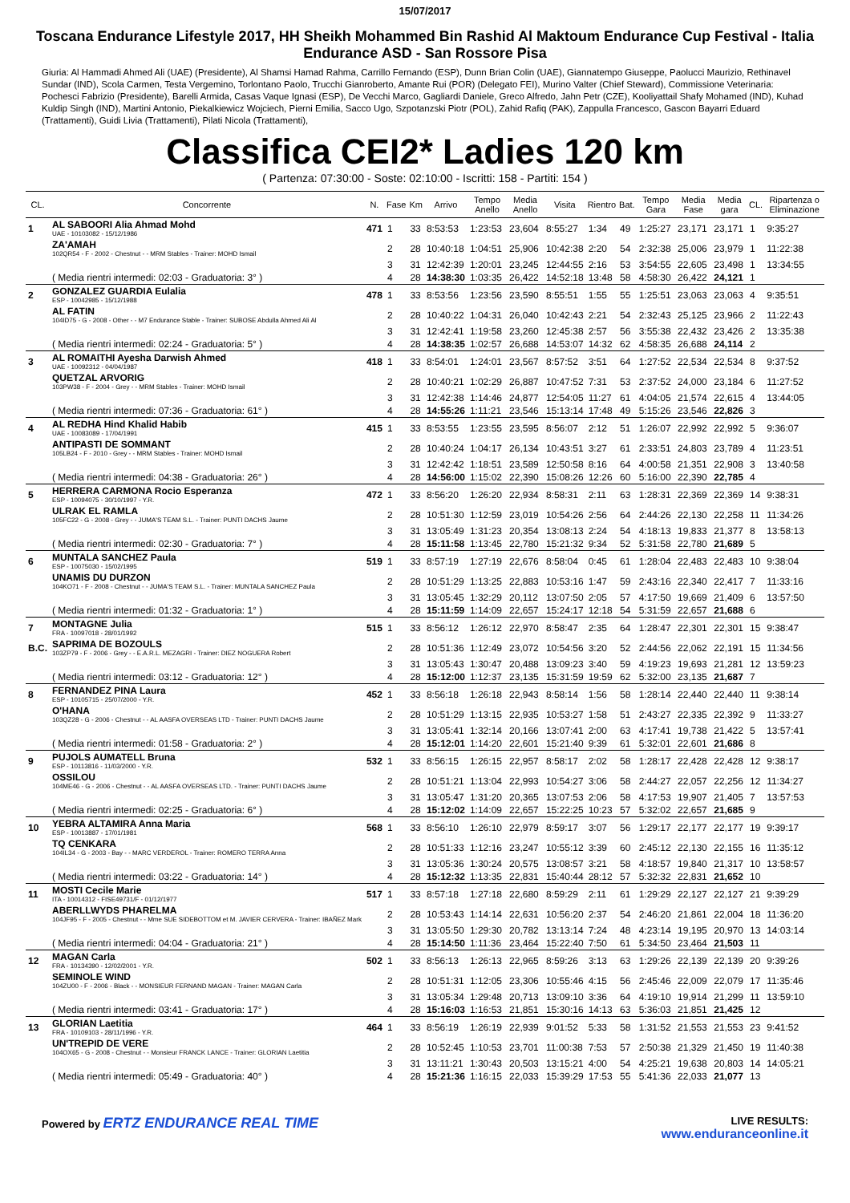15/07/2017
Toscana Endurance Lifestyle 2017, HH Sheikh Mohammed Bin Rashid Al Maktoum Endurance Cup Festival - Italia Endurance ASD - San Rossore Pisa
Giuria: Al Hammadi Ahmed Ali (UAE) (Presidente), Al Shamsi Hamad Rahma, Carrillo Fernando (ESP), Dunn Brian Colin (UAE), Giannatempo Giuseppe, Paolucci Maurizio, Rethinavel Sundar (IND), Scola Carmen, Testa Vergemino, Torlontano Paolo, Trucchi Gianroberto, Amante Rui (POR) (Delegato FEI), Murino Valter (Chief Steward), Commissione Veterinaria: Pochesci Fabrizio (Presidente), Barelli Armida, Casas Vaque Ignasi (ESP), De Vecchi Marco, Gagliardi Daniele, Greco Alfredo, Jahn Petr (CZE), Kooliyattail Shafy Mohamed (IND), Kuhad Kuldip Singh (IND), Martini Antonio, Piekalkiewicz Wojciech, Pierni Emilia, Sacco Ugo, Szpotanzski Piotr (POL), Zahid Rafiq (PAK), Zappulla Francesco, Gascon Bayarri Eduard (Trattamenti), Guidi Livia (Trattamenti), Pilati Nicola (Trattamenti),
Classifica CEI2* Ladies 120 km
( Partenza: 07:30:00 - Soste: 02:10:00 - Iscritti: 158 - Partiti: 154 )
| CL. | Concorrente | N. | Fase | Km | Arrivo | Tempo Anello | Media Anello | Visita | Rientro | Bat. | Tempo Gara | Media Fase | Media gara | CL. | Ripartenza o Eliminazione |
| --- | --- | --- | --- | --- | --- | --- | --- | --- | --- | --- | --- | --- | --- | --- | --- |
| 1 | AL SABOORI Alia Ahmad Mohd UAE - 10103082 - 15/12/1986 | 471 | 1 | 33 | 8:53:53 | 1:23:53 | 23,604 | 8:55:27 | 1:34 | 49 | 1:25:27 | 23,171 | 23,171 | 1 | 9:35:27 |
| | ZA'AMAH 102QR54 - F - 2002 - Chestnut - - MRM Stables - Trainer: MOHD Ismail | | 2 | 28 | 10:40:18 | 1:04:51 | 25,906 | 10:42:38 | 2:20 | 54 | 2:32:38 | 25,006 | 23,979 | 1 | 11:22:38 |
| | | | 3 | 31 | 12:42:39 | 1:20:01 | 23,245 | 12:44:55 | 2:16 | 53 | 3:54:55 | 22,605 | 23,498 | 1 | 13:34:55 |
| | ( Media rientri intermedi: 02:03 - Graduatoria: 3° ) | | 4 | 28 | 14:38:30 | 1:03:35 | 26,422 | 14:52:18 | 13:48 | 58 | 4:58:30 | 26,422 | 24,121 | 1 | |
| 2 | GONZALEZ GUARDIA Eulalia ESP - 10042985 - 15/12/1988 | 478 | 1 | 33 | 8:53:56 | 1:23:56 | 23,590 | 8:55:51 | 1:55 | 55 | 1:25:51 | 23,063 | 23,063 | 4 | 9:35:51 |
| | AL FATIN 104ID75 - G - 2008 - Other - - M7 Endurance Stable - Trainer: SUBOSE Abdulla Ahmed Ali Al | | 2 | 28 | 10:40:22 | 1:04:31 | 26,040 | 10:42:43 | 2:21 | 54 | 2:32:43 | 25,125 | 23,966 | 2 | 11:22:43 |
| | | | 3 | 31 | 12:42:41 | 1:19:58 | 23,260 | 12:45:38 | 2:57 | 56 | 3:55:38 | 22,432 | 23,426 | 2 | 13:35:38 |
| | ( Media rientri intermedi: 02:24 - Graduatoria: 5° ) | | 4 | 28 | 14:38:35 | 1:02:57 | 26,688 | 14:53:07 | 14:32 | 62 | 4:58:35 | 26,688 | 24,114 | 2 | |
| 3 | AL ROMAITHI Ayesha Darwish Ahmed UAE - 10092312 - 04/04/1987 | 418 | 1 | 33 | 8:54:01 | 1:24:01 | 23,567 | 8:57:52 | 3:51 | 64 | 1:27:52 | 22,534 | 22,534 | 8 | 9:37:52 |
| | QUETZAL ARVORIG 103PW38 - F - 2004 - Grey - - MRM Stables - Trainer: MOHD Ismail | | 2 | 28 | 10:40:21 | 1:02:29 | 26,887 | 10:47:52 | 7:31 | 53 | 2:37:52 | 24,000 | 23,184 | 6 | 11:27:52 |
| | | | 3 | 31 | 12:42:38 | 1:14:46 | 24,877 | 12:54:05 | 11:27 | 61 | 4:04:05 | 21,574 | 22,615 | 4 | 13:44:05 |
| | ( Media rientri intermedi: 07:36 - Graduatoria: 61° ) | | 4 | 28 | 14:55:26 | 1:11:21 | 23,546 | 15:13:14 | 17:48 | 49 | 5:15:26 | 23,546 | 22,826 | 3 | |
| 4 | AL REDHA Hind Khalid Habib UAE - 10083089 - 17/04/1991 | 415 | 1 | 33 | 8:53:55 | 1:23:55 | 23,595 | 8:56:07 | 2:12 | 51 | 1:26:07 | 22,992 | 22,992 | 5 | 9:36:07 |
| | ANTIPASTI DE SOMMANT 105LB24 - F - 2010 - Grey - - MRM Stables - Trainer: MOHD Ismail | | 2 | 28 | 10:40:24 | 1:04:17 | 26,134 | 10:43:51 | 3:27 | 61 | 2:33:51 | 24,803 | 23,789 | 4 | 11:23:51 |
| | | | 3 | 31 | 12:42:42 | 1:18:51 | 23,589 | 12:50:58 | 8:16 | 64 | 4:00:58 | 21,351 | 22,908 | 3 | 13:40:58 |
| | ( Media rientri intermedi: 04:38 - Graduatoria: 26° ) | | 4 | 28 | 14:56:00 | 1:15:02 | 22,390 | 15:08:26 | 12:26 | 60 | 5:16:00 | 22,390 | 22,785 | 4 | |
| 5 | HERRERA CARMONA Rocio Esperanza ESP - 10094075 - 30/10/1997 - Y.R. | 472 | 1 | 33 | 8:56:20 | 1:26:20 | 22,934 | 8:58:31 | 2:11 | 63 | 1:28:31 | 22,369 | 22,369 | 14 | 9:38:31 |
| | ULRAK EL RAMLA 105FC22 - G - 2008 - Grey - - JUMA'S TEAM S.L. - Trainer: PUNTI DACHS Jaume | | 2 | 28 | 10:51:30 | 1:12:59 | 23,019 | 10:54:26 | 2:56 | 64 | 2:44:26 | 22,130 | 22,258 | 11 | 11:34:26 |
| | | | 3 | 31 | 13:05:49 | 1:31:23 | 20,354 | 13:08:13 | 2:24 | 54 | 4:18:13 | 19,833 | 21,377 | 8 | 13:58:13 |
| | ( Media rientri intermedi: 02:30 - Graduatoria: 7° ) | | 4 | 28 | 15:11:58 | 1:13:45 | 22,780 | 15:21:32 | 9:34 | 52 | 5:31:58 | 22,780 | 21,689 | 5 | |
| 6 | MUNTALA SANCHEZ Paula ESP - 10075030 - 15/02/1995 | 519 | 1 | 33 | 8:57:19 | 1:27:19 | 22,676 | 8:58:04 | 0:45 | 61 | 1:28:04 | 22,483 | 22,483 | 10 | 9:38:04 |
| | UNAMIS DU DURZON 104KO71 - F - 2008 - Chestnut - - JUMA'S TEAM S.L. - Trainer: MUNTALA SANCHEZ Paula | | 2 | 28 | 10:51:29 | 1:13:25 | 22,883 | 10:53:16 | 1:47 | 59 | 2:43:16 | 22,340 | 22,417 | 7 | 11:33:16 |
| | | | 3 | 31 | 13:05:45 | 1:32:29 | 20,112 | 13:07:50 | 2:05 | 57 | 4:17:50 | 19,669 | 21,409 | 6 | 13:57:50 |
| | ( Media rientri intermedi: 01:32 - Graduatoria: 1° ) | | 4 | 28 | 15:11:59 | 1:14:09 | 22,657 | 15:24:17 | 12:18 | 54 | 5:31:59 | 22,657 | 21,688 | 6 | |
| 7 | MONTAGNE Julia FRA - 10097018 - 28/01/1992 | 515 | 1 | 33 | 8:56:12 | 1:26:12 | 22,970 | 8:58:47 | 2:35 | 64 | 1:28:47 | 22,301 | 22,301 | 15 | 9:38:47 |
| B.C. | SAPRIMA DE BOZOULS 103ZP79 - F - 2006 - Grey - - E.A.R.L. MEZAGRI - Trainer: DIEZ NOGUERA Robert | | 2 | 28 | 10:51:36 | 1:12:49 | 23,072 | 10:54:56 | 3:20 | 52 | 2:44:56 | 22,062 | 22,191 | 15 | 11:34:56 |
| | | | 3 | 31 | 13:05:43 | 1:30:47 | 20,488 | 13:09:23 | 3:40 | 59 | 4:19:23 | 19,693 | 21,281 | 12 | 13:59:23 |
| | ( Media rientri intermedi: 03:12 - Graduatoria: 12° ) | | 4 | 28 | 15:12:00 | 1:12:37 | 23,135 | 15:31:59 | 19:59 | 62 | 5:32:00 | 23,135 | 21,687 | 7 | |
| 8 | FERNANDEZ PINA Laura ESP - 10105715 - 25/07/2000 - Y.R. | 452 | 1 | 33 | 8:56:18 | 1:26:18 | 22,943 | 8:58:14 | 1:56 | 58 | 1:28:14 | 22,440 | 22,440 | 11 | 9:38:14 |
| | O'HANA 103QZ28 - G - 2006 - Chestnut - - AL AASFA OVERSEAS LTD - Trainer: PUNTI DACHS Jaume | | 2 | 28 | 10:51:29 | 1:13:15 | 22,935 | 10:53:27 | 1:58 | 51 | 2:43:27 | 22,335 | 22,392 | 9 | 11:33:27 |
| | | | 3 | 31 | 13:05:41 | 1:32:14 | 20,166 | 13:07:41 | 2:00 | 63 | 4:17:41 | 19,738 | 21,422 | 5 | 13:57:41 |
| | ( Media rientri intermedi: 01:58 - Graduatoria: 2° ) | | 4 | 28 | 15:12:01 | 1:14:20 | 22,601 | 15:21:40 | 9:39 | 61 | 5:32:01 | 22,601 | 21,686 | 8 | |
| 9 | PUJOLS AUMATELL Bruna ESP - 10113816 - 11/03/2000 - Y.R. | 532 | 1 | 33 | 8:56:15 | 1:26:15 | 22,957 | 8:58:17 | 2:02 | 58 | 1:28:17 | 22,428 | 22,428 | 12 | 9:38:17 |
| | OSSILOU 104ME46 - G - 2006 - Chestnut - - AL AASFA OVERSEAS LTD. - Trainer: PUNTI DACHS Jaume | | 2 | 28 | 10:51:21 | 1:13:04 | 22,993 | 10:54:27 | 3:06 | 58 | 2:44:27 | 22,057 | 22,256 | 12 | 11:34:27 |
| | | | 3 | 31 | 13:05:47 | 1:31:20 | 20,365 | 13:07:53 | 2:06 | 58 | 4:17:53 | 19,907 | 21,405 | 7 | 13:57:53 |
| | ( Media rientri intermedi: 02:25 - Graduatoria: 6° ) | | 4 | 28 | 15:12:02 | 1:14:09 | 22,657 | 15:22:25 | 10:23 | 57 | 5:32:02 | 22,657 | 21,685 | 9 | |
| 10 | YEBRA ALTAMIRA Anna Maria ESP - 10013887 - 17/01/1981 | 568 | 1 | 33 | 8:56:10 | 1:26:10 | 22,979 | 8:59:17 | 3:07 | 56 | 1:29:17 | 22,177 | 22,177 | 19 | 9:39:17 |
| | TQ CENKARA 104IL34 - G - 2003 - Bay - - MARC VERDEROL - Trainer: ROMERO TERRA Anna | | 2 | 28 | 10:51:33 | 1:12:16 | 23,247 | 10:55:12 | 3:39 | 60 | 2:45:12 | 22,130 | 22,155 | 16 | 11:35:12 |
| | | | 3 | 31 | 13:05:36 | 1:30:24 | 20,575 | 13:08:57 | 3:21 | 58 | 4:18:57 | 19,840 | 21,317 | 10 | 13:58:57 |
| | ( Media rientri intermedi: 03:22 - Graduatoria: 14° ) | | 4 | 28 | 15:12:32 | 1:13:35 | 22,831 | 15:40:44 | 28:12 | 57 | 5:32:32 | 22,831 | 21,652 | 10 | |
| 11 | MOSTI Cecile Marie ITA - 10014312 - FISE49731/F - 01/12/1977 | 517 | 1 | 33 | 8:57:18 | 1:27:18 | 22,680 | 8:59:29 | 2:11 | 61 | 1:29:29 | 22,127 | 22,127 | 21 | 9:39:29 |
| | ABERLLWYDS PHARELMA 104JF95 - F - 2005 - Chestnut - - Mme SUE SIDEBOTTOM et M. JAVIER CERVERA - Trainer: IBAÑEZ Mark | | 2 | 28 | 10:53:43 | 1:14:14 | 22,631 | 10:56:20 | 2:37 | 54 | 2:46:20 | 21,861 | 22,004 | 18 | 11:36:20 |
| | | | 3 | 31 | 13:05:50 | 1:29:30 | 20,782 | 13:13:14 | 7:24 | 48 | 4:23:14 | 19,195 | 20,970 | 13 | 14:03:14 |
| | ( Media rientri intermedi: 04:04 - Graduatoria: 21° ) | | 4 | 28 | 15:14:50 | 1:11:36 | 23,464 | 15:22:40 | 7:50 | 61 | 5:34:50 | 23,464 | 21,503 | 11 | |
| 12 | MAGAN Carla FRA - 10134390 - 12/02/2001 - Y.R. | 502 | 1 | 33 | 8:56:13 | 1:26:13 | 22,965 | 8:59:26 | 3:13 | 63 | 1:29:26 | 22,139 | 22,139 | 20 | 9:39:26 |
| | SEMINOLE WIND 104ZU00 - F - 2006 - Black - - MONSIEUR FERNAND MAGAN - Trainer: MAGAN Carla | | 2 | 28 | 10:51:31 | 1:12:05 | 23,306 | 10:55:46 | 4:15 | 56 | 2:45:46 | 22,009 | 22,079 | 17 | 11:35:46 |
| | | | 3 | 31 | 13:05:34 | 1:29:48 | 20,713 | 13:09:10 | 3:36 | 64 | 4:19:10 | 19,914 | 21,299 | 11 | 13:59:10 |
| | ( Media rientri intermedi: 03:41 - Graduatoria: 17° ) | | 4 | 28 | 15:16:03 | 1:16:53 | 21,851 | 15:30:16 | 14:13 | 63 | 5:36:03 | 21,851 | 21,425 | 12 | |
| 13 | GLORIAN Laetitia FRA - 10109103 - 28/11/1996 - Y.R. | 464 | 1 | 33 | 8:56:19 | 1:26:19 | 22,939 | 9:01:52 | 5:33 | 58 | 1:31:52 | 21,553 | 21,553 | 23 | 9:41:52 |
| | UN'TREPID DE VERE 104OX65 - G - 2008 - Chestnut - - Monsieur FRANCK LANCE - Trainer: GLORIAN Laetitia | | 2 | 28 | 10:52:45 | 1:10:53 | 23,701 | 11:00:38 | 7:53 | 57 | 2:50:38 | 21,329 | 21,450 | 19 | 11:40:38 |
| | | | 3 | 31 | 13:11:21 | 1:30:43 | 20,503 | 13:15:21 | 4:00 | 54 | 4:25:21 | 19,638 | 20,803 | 14 | 14:05:21 |
| | ( Media rientri intermedi: 05:49 - Graduatoria: 40° ) | | 4 | 28 | 15:21:36 | 1:16:15 | 22,033 | 15:39:29 | 17:53 | 55 | 5:41:36 | 22,033 | 21,077 | 13 | |
Powered by ERTZ ENDURANCE REAL TIME
LIVE RESULTS:
www.enduranceonline.it